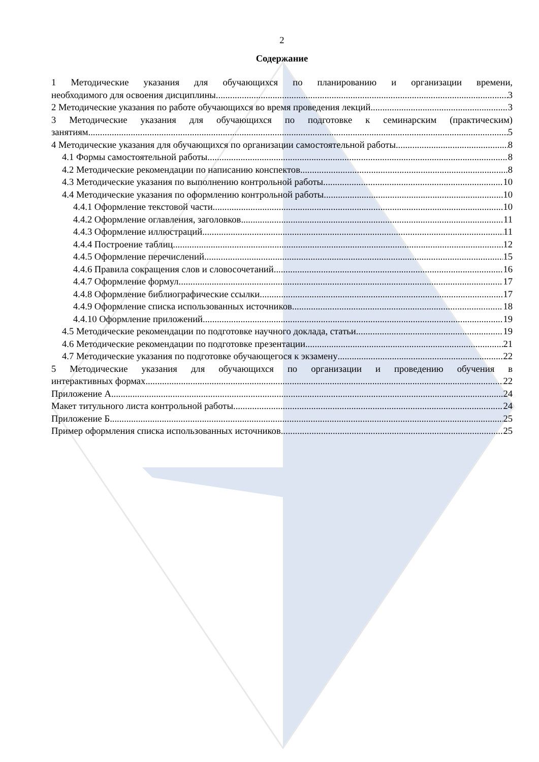2
Содержание
1 Методические указания для обучающихся по планированию и организации времени,
необходимого для освоения дисциплины 3
2 Методические указания по работе обучающихся во время проведения лекций 3
3 Методические указания для обучающихся по подготовке к семинарским (практическим)
занятиям 5
4 Методические указания для обучающихся по организации самостоятельной работы 8
4.1 Формы самостоятельной работы 8
4.2 Методические рекомендации по написанию конспектов 8
4.3 Методические указания по выполнению контрольной работы 10
4.4 Методические указания по оформлению контрольной работы 10
4.4.1 Оформление текстовой части 10
4.4.2 Оформление оглавления, заголовков 11
4.4.3 Оформление иллюстраций 11
4.4.4 Построение таблиц 12
4.4.5 Оформление перечислений 15
4.4.6 Правила сокращения слов и словосочетаний 16
4.4.7 Оформление формул 17
4.4.8 Оформление библиографические ссылки 17
4.4.9 Оформление списка использованных источников 18
4.4.10 Оформление приложений 19
4.5 Методические рекомендации по подготовке научного доклада, статьи 19
4.6 Методические рекомендации по подготовке презентации 21
4.7 Методические указания по подготовке обучающегося к экзамену 22
5 Методические указания для обучающихся по организации и проведению обучения в
интерактивных формах 22
Приложение А 24
Макет титульного листа контрольной работы 24
Приложение Б 25
Пример оформления списка использованных источников 25